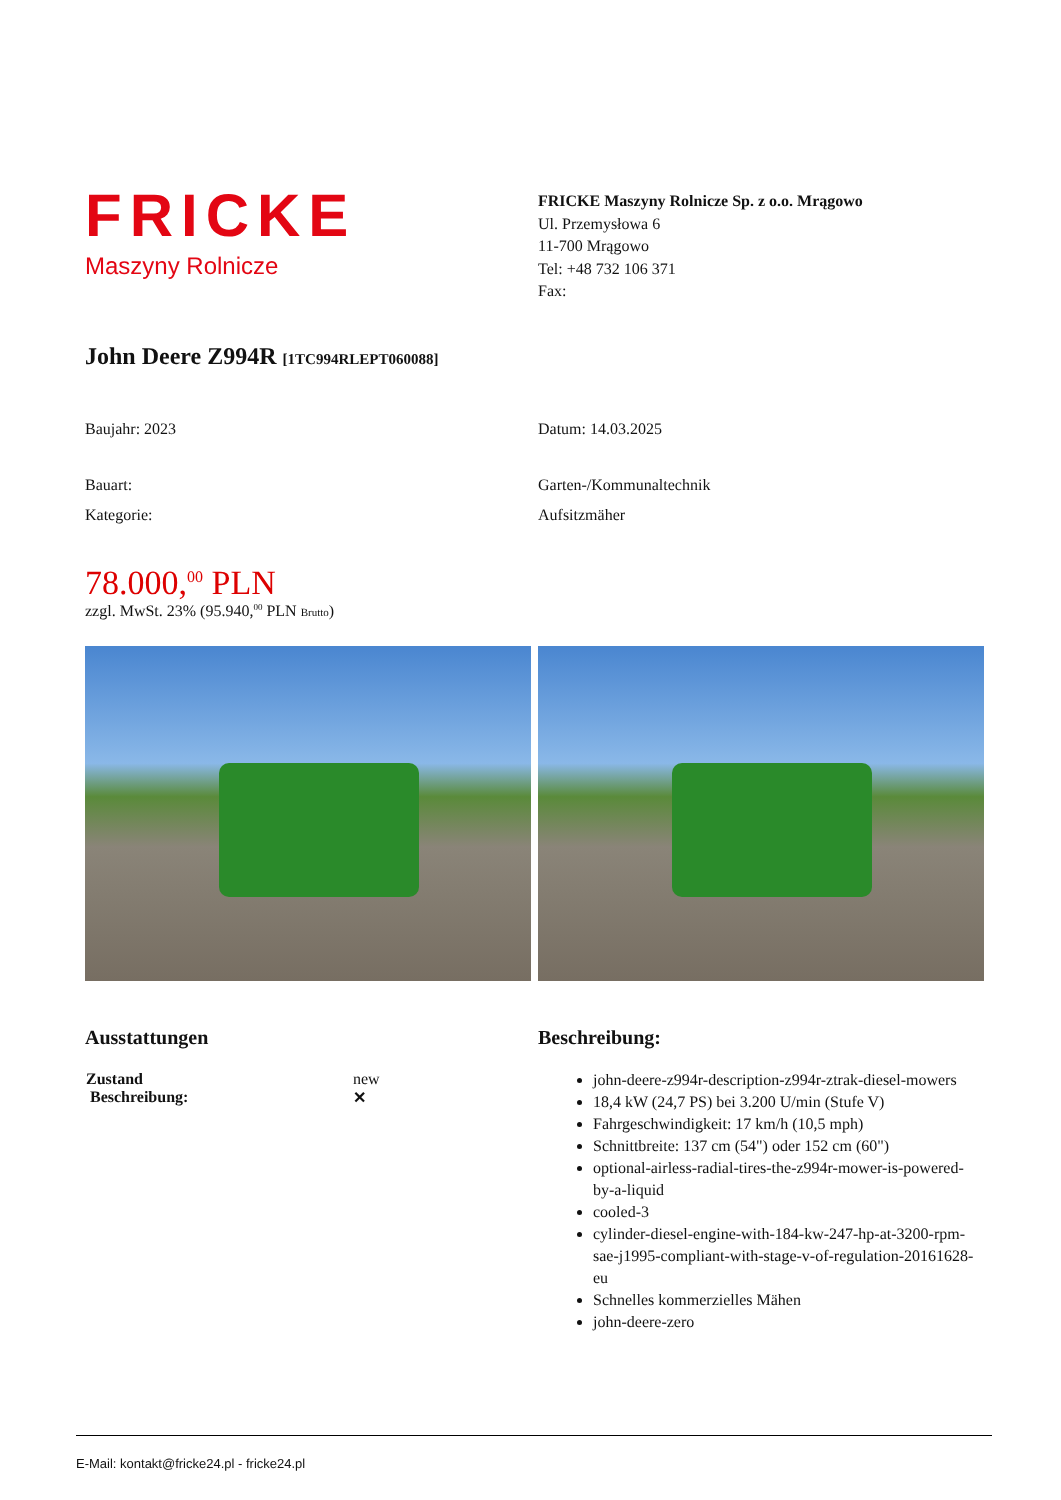FRICKE
Maszyny Rolnicze
FRICKE Maszyny Rolnicze Sp. z o.o. Mrągowo
Ul. Przemysłowa 6
11-700 Mrągowo
Tel: +48 732 106 371
Fax:
John Deere Z994R [1TC994RLEPT060088]
Baujahr: 2023 Datum: 14.03.2025
Bauart: Garten-/Kommunaltechnik
Kategorie: Aufsitzmäher
78.000,<sup>00</sup> PLN
zzgl. MwSt. 23% (95.940,<sup>00</sup> PLN Brutto)
Ausstattungen
| Zustand Beschreibung: | new ✕ |
Beschreibung:
john-deere-z994r-description-z994r-ztrak-diesel-mowers
18,4 kW (24,7 PS) bei 3.200 U/min (Stufe V)
Fahrgeschwindigkeit: 17 km/h (10,5 mph)
Schnittbreite: 137 cm (54") oder 152 cm (60")
optional-airless-radial-tires-the-z994r-mower-is-powered-by-a-liquid
cooled-3
cylinder-diesel-engine-with-184-kw-247-hp-at-3200-rpm-sae-j1995-compliant-with-stage-v-of-regulation-20161628-eu
Schnelles kommerzielles Mähen
john-deere-zero
E-Mail: kontakt@fricke24.pl - fricke24.pl